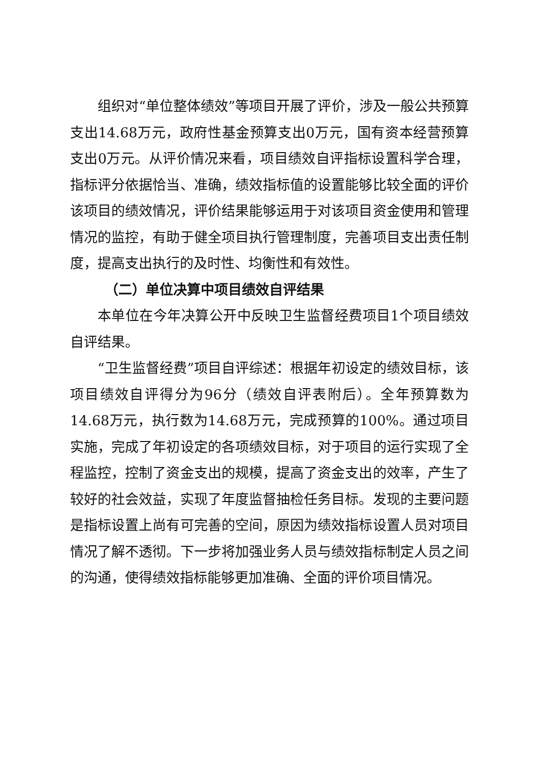组织对“单位整体绩效”等项目开展了评价，涉及一般公共预算支出14.68万元，政府性基金预算支出0万元，国有资本经营预算支出0万元。从评价情况来看，项目绩效自评指标设置科学合理，指标评分依据恰当、准确，绩效指标值的设置能够比较全面的评价该项目的绩效情况，评价结果能够运用于对该项目资金使用和管理情况的监控，有助于健全项目执行管理制度，完善项目支出责任制度，提高支出执行的及时性、均衡性和有效性。
（二）单位决算中项目绩效自评结果
本单位在今年决算公开中反映卫生监督经费项目1个项目绩效自评结果。
“卫生监督经费”项目自评综述：根据年初设定的绩效目标，该项目绩效自评得分为96分（绩效自评表附后）。全年预算数为14.68万元，执行数为14.68万元，完成预算的100%。通过项目实施，完成了年初设定的各项绩效目标，对于项目的运行实现了全程监控，控制了资金支出的规模，提高了资金支出的效率，产生了较好的社会效益，实现了年度监督抽检任务目标。发现的主要问题是指标设置上尚有可完善的空间，原因为绩效指标设置人员对项目情况了解不透彻。下一步将加强业务人员与绩效指标制定人员之间的沟通，使得绩效指标能够更加准确、全面的评价项目情况。